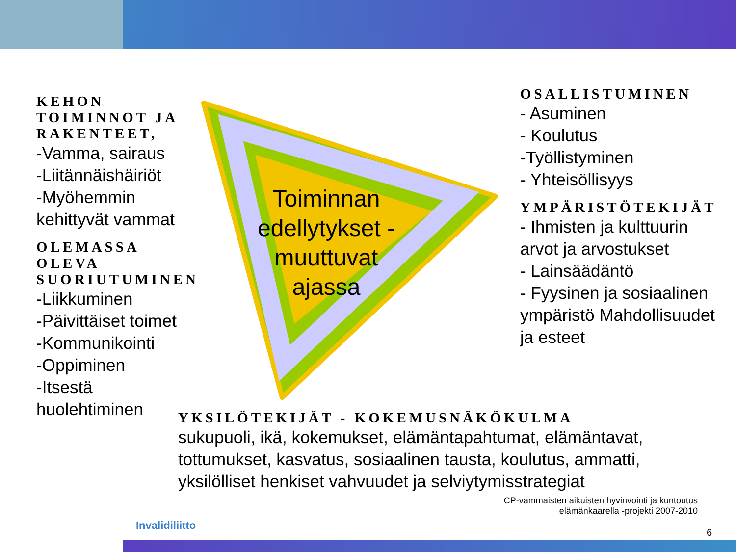Toiminnan edellytykset - muuttuvat ajassa
KEHON TOIMINNOT JA RAKENTEET,
-Vamma, sairaus
-Liitännäishäiriöt
-Myöhemmin kehittyvät vammat
OLEMASSA OLEVA SUORIUTUMINEN
-Liikkuminen
-Päivittäiset toimet
-Kommunikointi
-Oppiminen
-Itsestä huolehtiminen
OSALLISTUMINEN
- Asuminen
- Koulutus
-Työllistyminen
- Yhteisöllisyys
YMPÄRISTÖTEKIJÄT
- Ihmisten ja kulttuurin arvot ja arvostukset
- Lainsäädäntö
- Fyysinen ja sosiaalinen ympäristö Mahdollisuudet ja esteet
YKSILÖTEKIJÄT - KOKEMUSNÄKÖKULMA
sukupuoli, ikä, kokemukset, elämäntapahtumat, elämäntavat, tottumukset, kasvatus, sosiaalinen tausta, koulutus, ammatti, yksilölliset henkiset vahvuudet ja selviytymisstrategiat
CP-vammaisten aikuisten hyvinvointi ja kuntoutus
elämänkaarella -projekti 2007-2010
Invalidiliitto
6